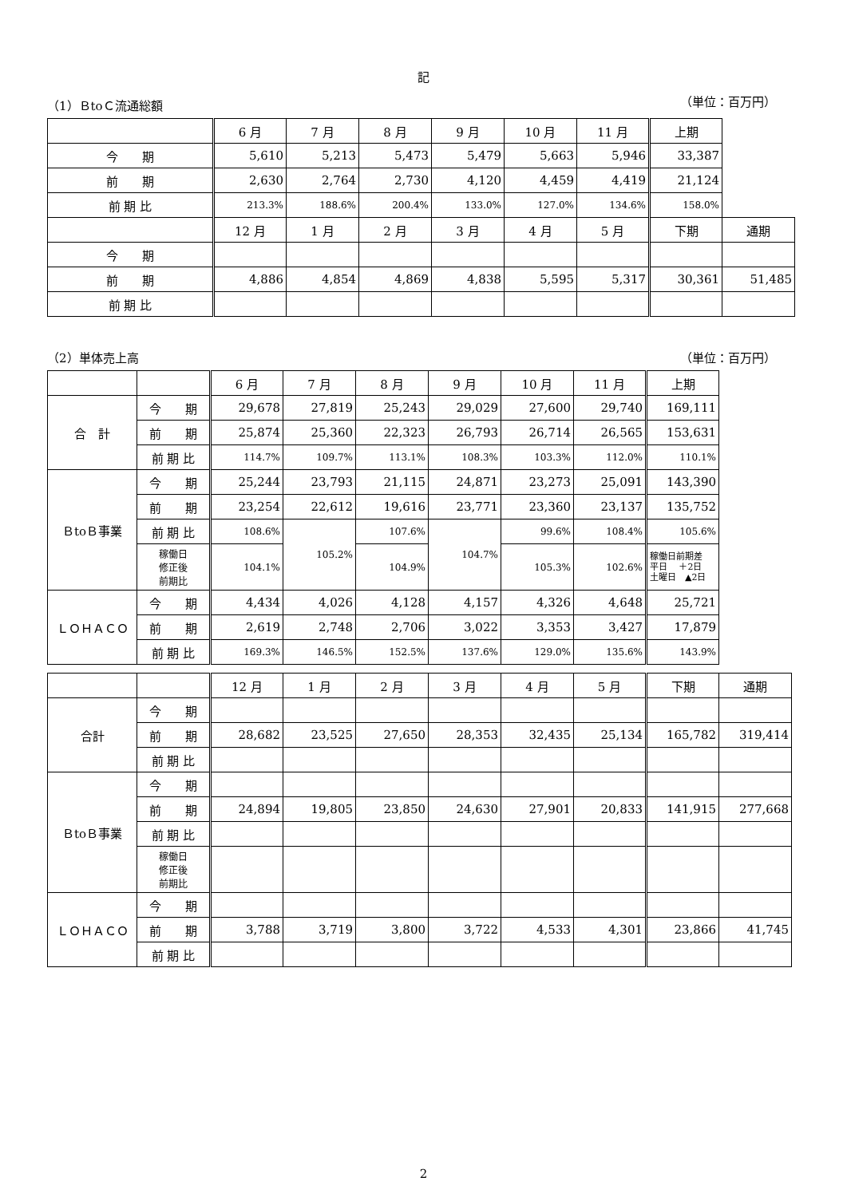記
（1）ＢtoＣ流通総額 （単位：百万円）
| | 6 月 | 7 月 | 8 月 | 9 月 | 10 月 | 11 月 | 上期 | |
| --- | --- | --- | --- | --- | --- | --- | --- | --- |
| 今 期 | 5,610 | 5,213 | 5,473 | 5,479 | 5,663 | 5,946 | 33,387 | |
| 前 期 | 2,630 | 2,764 | 2,730 | 4,120 | 4,459 | 4,419 | 21,124 | |
| 前 期 比 | 213.3% | 188.6% | 200.4% | 133.0% | 127.0% | 134.6% | 158.0% | |
| | 12 月 | 1 月 | 2 月 | 3 月 | 4 月 | 5 月 | 下期 | 通期 |
| 今 期 | | | | | | | | |
| 前 期 | 4,886 | 4,854 | 4,869 | 4,838 | 5,595 | 5,317 | 30,361 | 51,485 |
| 前 期 比 | | | | | | | | |
（2）単体売上高 （単位：百万円）
| | | 6 月 | 7 月 | 8 月 | 9 月 | 10 月 | 11 月 | 上期 |
| --- | --- | --- | --- | --- | --- | --- | --- | --- |
| 合 計 | 今 期 | 29,678 | 27,819 | 25,243 | 29,029 | 27,600 | 29,740 | 169,111 |
| | 前 期 | 25,874 | 25,360 | 22,323 | 26,793 | 26,714 | 26,565 | 153,631 |
| | 前 期 比 | 114.7% | 109.7% | 113.1% | 108.3% | 103.3% | 112.0% | 110.1% |
| ＢtoＢ事業 | 今 期 | 25,244 | 23,793 | 21,115 | 24,871 | 23,273 | 25,091 | 143,390 |
| | 前 期 | 23,254 | 22,612 | 19,616 | 23,771 | 23,360 | 23,137 | 135,752 |
| | 前 期 比 | 108.6% | 105.2% | 107.6% | 104.7% | 99.6% | 108.4% | 105.6% |
| | 稼働日 修正後 前期比 | 104.1% | | 104.9% | | 105.3% | 102.6% | 稼働日前期差 平日 ＋2日 土曜日 ▲2日 |
| ＬＯＨＡＣＯ | 今 期 | 4,434 | 4,026 | 4,128 | 4,157 | 4,326 | 4,648 | 25,721 |
| | 前 期 | 2,619 | 2,748 | 2,706 | 3,022 | 3,353 | 3,427 | 17,879 |
| | 前 期 比 | 169.3% | 146.5% | 152.5% | 137.6% | 129.0% | 135.6% | 143.9% |
| | | 12 月 | 1 月 | 2 月 | 3 月 | 4 月 | 5 月 | 下期 | 通期 |
| --- | --- | --- | --- | --- | --- | --- | --- | --- | --- |
| 合計 | 今 期 | | | | | | | | |
| | 前 期 | 28,682 | 23,525 | 27,650 | 28,353 | 32,435 | 25,134 | 165,782 | 319,414 |
| | 前 期 比 | | | | | | | | |
| ＢtoＢ事業 | 今 期 | | | | | | | | |
| | 前 期 | 24,894 | 19,805 | 23,850 | 24,630 | 27,901 | 20,833 | 141,915 | 277,668 |
| | 前 期 比 | | | | | | | | |
| | 稼働日 修正後 前期比 | | | | | | | | |
| ＬＯＨＡＣＯ | 今 期 | | | | | | | | |
| | 前 期 | 3,788 | 3,719 | 3,800 | 3,722 | 4,533 | 4,301 | 23,866 | 41,745 |
| | 前 期 比 | | | | | | | | |
2